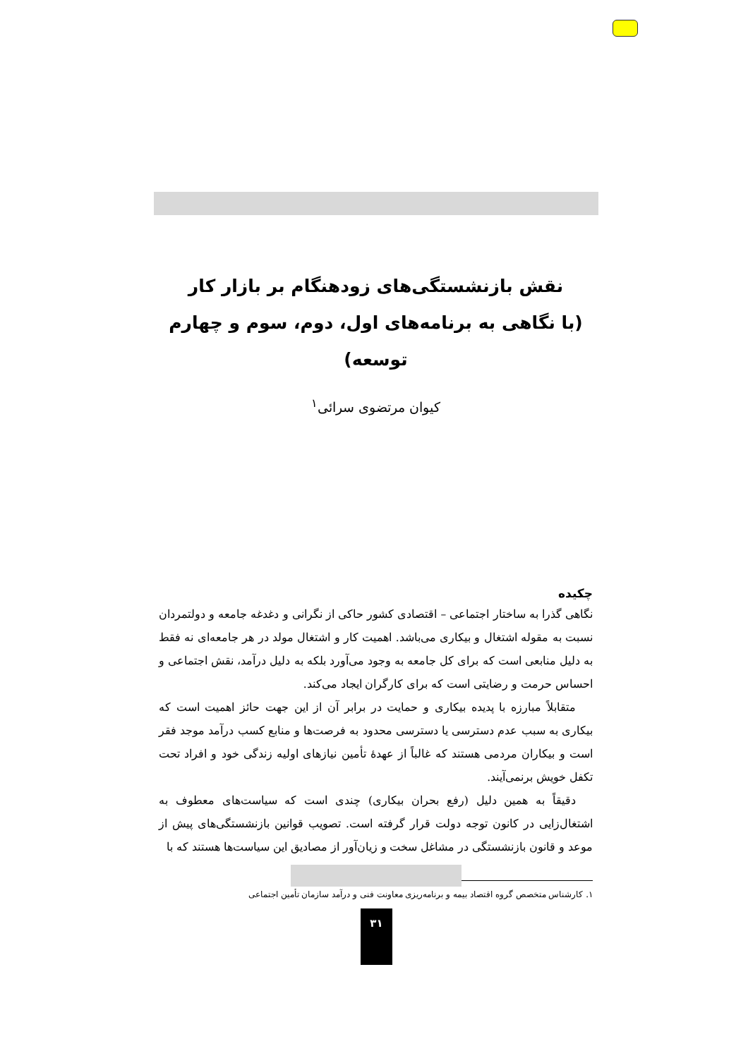نقش بازنشستگی‌های زودهنگام بر بازار کار
(با نگاهی به برنامه‌های اول، دوم، سوم و چهارم توسعه)
کیوان مرتضوی سرائی<sup>۱</sup>
چکیده
نگاهی گذرا به ساختار اجتماعی – اقتصادی کشور حاکی از نگرانی و دغدغه جامعه و دولتمردان نسبت به مقوله اشتغال و بیکاری می‌باشد. اهمیت کار و اشتغال مولد در هر جامعه‌ای نه فقط به دلیل منابعی است که برای کل جامعه به وجود می‌آورد بلکه به دلیل درآمد، نقش اجتماعی و احساس حرمت و رضایتی است که برای کارگران ایجاد می‌کند.
متقابلاً مبارزه با پدیده بیکاری و حمایت در برابر آن از این جهت حائز اهمیت است که بیکاری به سبب عدم دسترسی یا دسترسی محدود به فرصت‌ها و منابع کسب درآمد موجد فقر است و بیکاران مردمی هستند که غالباً از عهدهٔ تأمین نیازهای اولیه زندگی خود و افراد تحت تکفل خویش برنمی‌آیند.
دقیقاً به همین دلیل (رفع بحران بیکاری) چندی است که سیاست‌های معطوف به اشتغال‌زایی در کانون توجه دولت قرار گرفته است. تصویب قوانین بازنشستگی‌های پیش از موعد و قانون بازنشستگی در مشاغل سخت و زیان‌آور از مصادیق این سیاست‌ها هستند که با
۱. کارشناس متخصص گروه اقتصاد بیمه و برنامه‌ریزی معاونت فنی و درآمد سازمان تأمین اجتماعی
۳۱